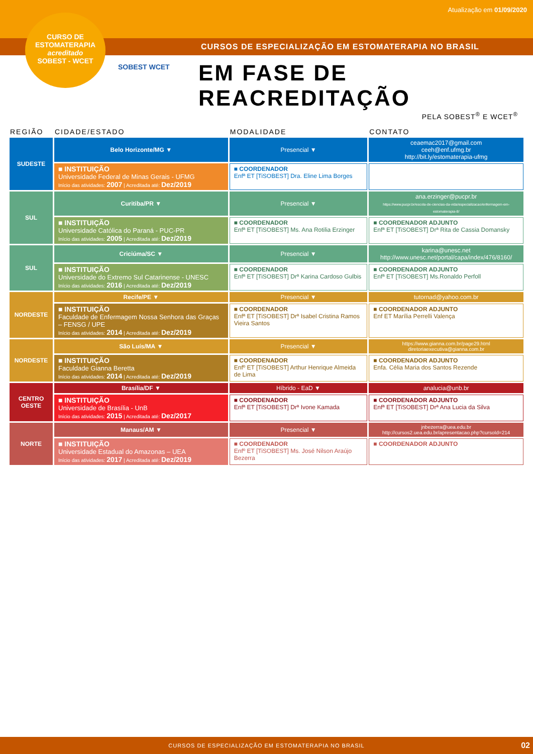Atualização em 01/09/2020
CURSOS DE ESPECIALIZAÇÃO EM ESTOMATERAPIA NO BRASIL
CURSO DE
ESTOMATERAPIA
acreditado
SOBEST - WCET
SOBEST WCET
EM FASE DE REACREDITAÇÃO
PELA SOBEST<sup>®</sup> E WCET<sup>®</sup>
| REGIÃO | CIDADE/ESTADO | MODALIDADE | CONTATO |
| --- | --- | --- | --- |
| SUDESTE | Belo Horizonte/MG ▼ | Presencial ▼ | ceaemac2017@gmail.com ceeh@enf.ufmg.br http://bit.ly/estomaterapia-ufmg |
| | ■ INSTITUIÇÃO Universidade Federal de Minas Gerais - UFMG Início das atividades: 2007 / Acreditada até: Dez/2019 | ■ COORDENADOR Enfª ET [TiSOBEST] Dra. Eline Lima Borges | |
| SUL | Curitiba/PR ▼ | Presencial ▼ | ana.erzinger@pucpr.br https://www.pucpr.br/escola-de-ciencias-da-vida/especializacao/enfermagem-em-estomaterapia-8/ |
| | ■ INSTITUIÇÃO Universidade Católica do Paraná - PUC-PR Início das atividades: 2005 / Acreditada até: Dez/2019 | ■ COORDENADOR Enfª ET [TiSOBEST] Ms. Ana Rotilia Erzinger | ■ COORDENADOR ADJUNTO Enfª ET [TiSOBEST] Drª Rita de Cassia Domansky |
| SUL | Criciúma/SC ▼ | Presencial ▼ | karina@unesc.net http://www.unesc.net/portal/capa/index/476/8160/ |
| | ■ INSTITUIÇÃO Universidade do Extremo Sul Catarinense - UNESC Início das atividades: 2016 / Acreditada até: Dez/2019 | ■ COORDENADOR Enfª ET [TiSOBEST] Drª Karina Cardoso Gulbis | ■ COORDENADOR ADJUNTO Enfª ET [TiSOBEST] Ms.Ronaldo Perfoll |
| NORDESTE | Recife/PE ▼ | Presencial ▼ | tutornad@yahoo.com.br |
| | ■ INSTITUIÇÃO Faculdade de Enfermagem Nossa Senhora das Graças – FENSG / UPE Início das atividades: 2014 / Acreditada até: Dez/2019 | ■ COORDENADOR Enfª ET [TiSOBEST] Drª Isabel Cristina Ramos Vieira Santos | ■ COORDENADOR ADJUNTO Enf ET Marília Perrelli Valença |
| NORDESTE | São Luís/MA ▼ | Presencial ▼ | https://www.gianna.com.br/page29.html diretoriaexecutiva@gianna.com.br |
| | ■ INSTITUIÇÃO Faculdade Gianna Beretta Início das atividades: 2014 / Acreditada até: Dez/2019 | ■ COORDENADOR Enfº ET [TiSOBEST] Arthur Henrique Almeida de Lima | ■ COORDENADOR ADJUNTO Enfa. Célia Maria dos Santos Rezende |
| CENTRO OESTE | Brasília/DF ▼ | Híbrido - EaD ▼ | analucia@unb.br |
| | ■ INSTITUIÇÃO Universidade de Brasília - UnB Início das atividades: 2015 / Acreditada até: Dez/2017 | ■ COORDENADOR Enfª ET [TiSOBEST] Drª Ivone Kamada | ■ COORDENADOR ADJUNTO Enfª ET [TiSOBEST] Drª Ana Lucia da Silva |
| NORTE | Manaus/AM ▼ | Presencial ▼ | jnbezerra@uea.edu.br http://cursos2.uea.edu.br/apresentacao.php?cursoId=214 |
| | ■ INSTITUIÇÃO Universidade Estadual do Amazonas – UEA Início das atividades: 2017 / Acreditada até: Dez/2019 | ■ COORDENADOR Enfº ET [TiSOBEST] Ms. José Nilson Araújo Bezerra | ■ COORDENADOR ADJUNTO |
CURSOS DE ESPECIALIZAÇÃO EM ESTOMATERAPIA NO BRASIL
02